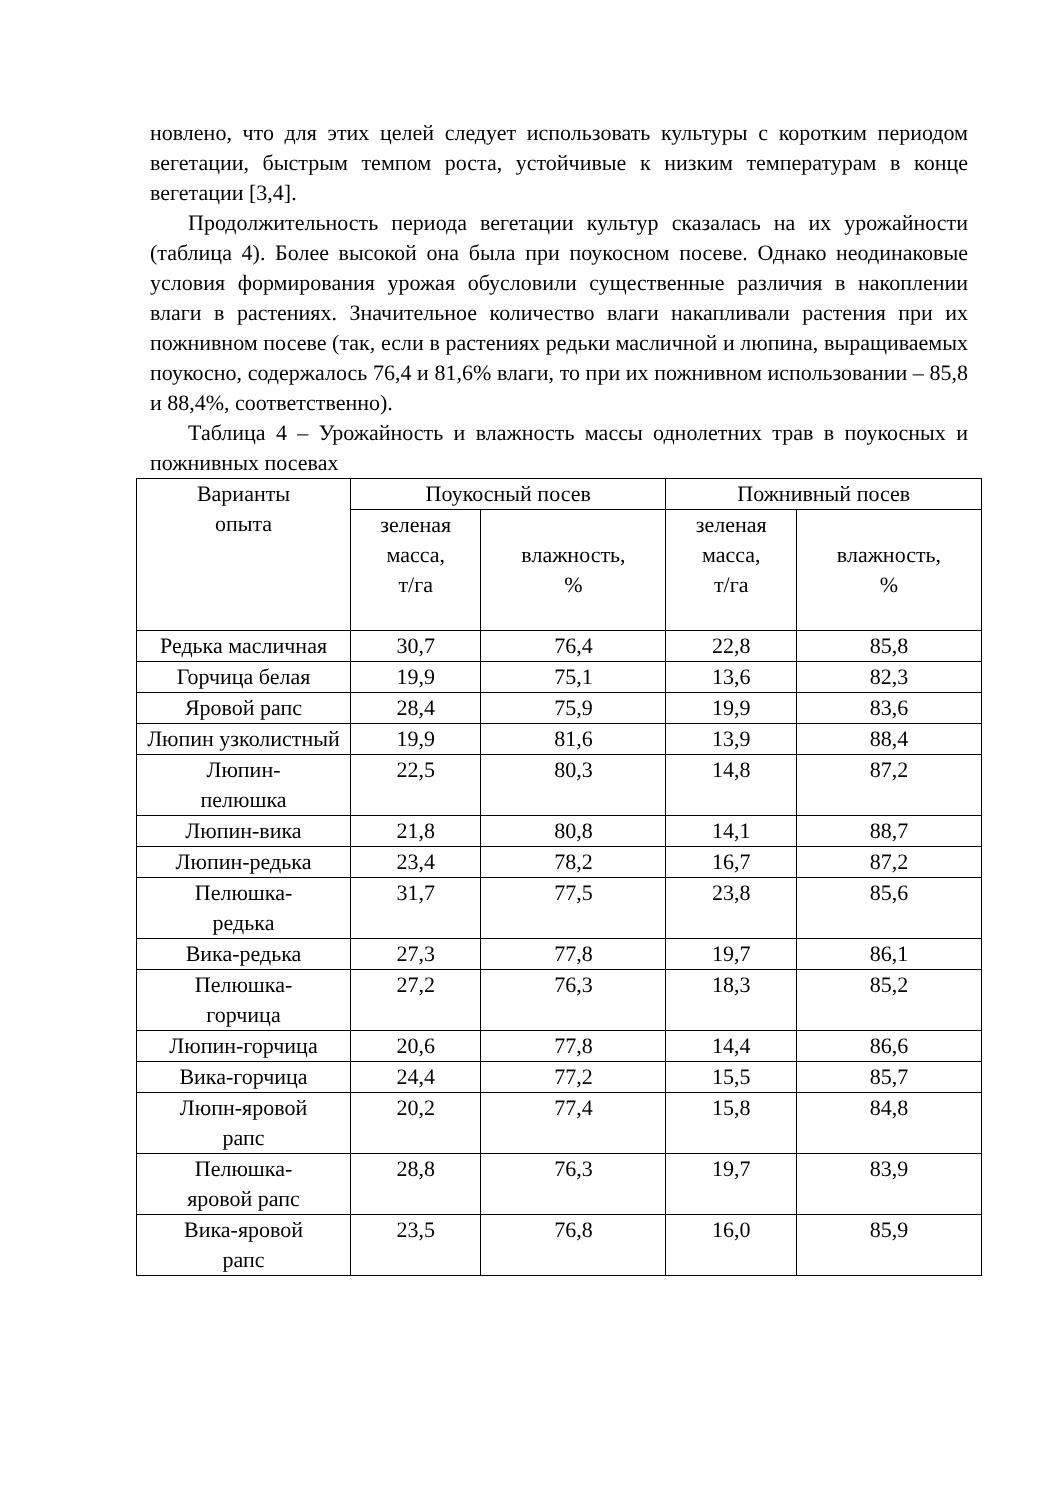новлено, что для этих целей следует использовать культуры с коротким периодом вегетации, быстрым темпом роста, устойчивые к низким температурам в конце вегетации [3,4].
Продолжительность периода вегетации культур сказалась на их урожайности (таблица 4). Более высокой она была при поукосном посеве. Однако неодинаковые условия формирования урожая обусловили существенные различия в накоплении влаги в растениях. Значительное количество влаги накапливали растения при их пожнивном посеве (так, если в растениях редьки масличной и люпина, выращиваемых поукосно, содержалось 76,4 и 81,6% влаги, то при их пожнивном использовании – 85,8 и 88,4%, соответственно).
Таблица 4 – Урожайность и влажность массы однолетних трав в поукосных и пожнивных посевах
| Варианты опыта | Поукосный посев | | Пожнивный посев | |
| --- | --- | --- | --- | --- |
| | зеленая масса, т/га | влажность, % | зеленая масса, т/га | влажность, % |
| Редька масличная | 30,7 | 76,4 | 22,8 | 85,8 |
| Горчица белая | 19,9 | 75,1 | 13,6 | 82,3 |
| Яровой рапс | 28,4 | 75,9 | 19,9 | 83,6 |
| Люпин узколистный | 19,9 | 81,6 | 13,9 | 88,4 |
| Люпин- пелюшка | 22,5 | 80,3 | 14,8 | 87,2 |
| Люпин-вика | 21,8 | 80,8 | 14,1 | 88,7 |
| Люпин-редька | 23,4 | 78,2 | 16,7 | 87,2 |
| Пелюшка- редька | 31,7 | 77,5 | 23,8 | 85,6 |
| Вика-редька | 27,3 | 77,8 | 19,7 | 86,1 |
| Пелюшка- горчица | 27,2 | 76,3 | 18,3 | 85,2 |
| Люпин-горчица | 20,6 | 77,8 | 14,4 | 86,6 |
| Вика-горчица | 24,4 | 77,2 | 15,5 | 85,7 |
| Люпн-яровой рапс | 20,2 | 77,4 | 15,8 | 84,8 |
| Пелюшка- яровой рапс | 28,8 | 76,3 | 19,7 | 83,9 |
| Вика-яровой рапс | 23,5 | 76,8 | 16,0 | 85,9 |